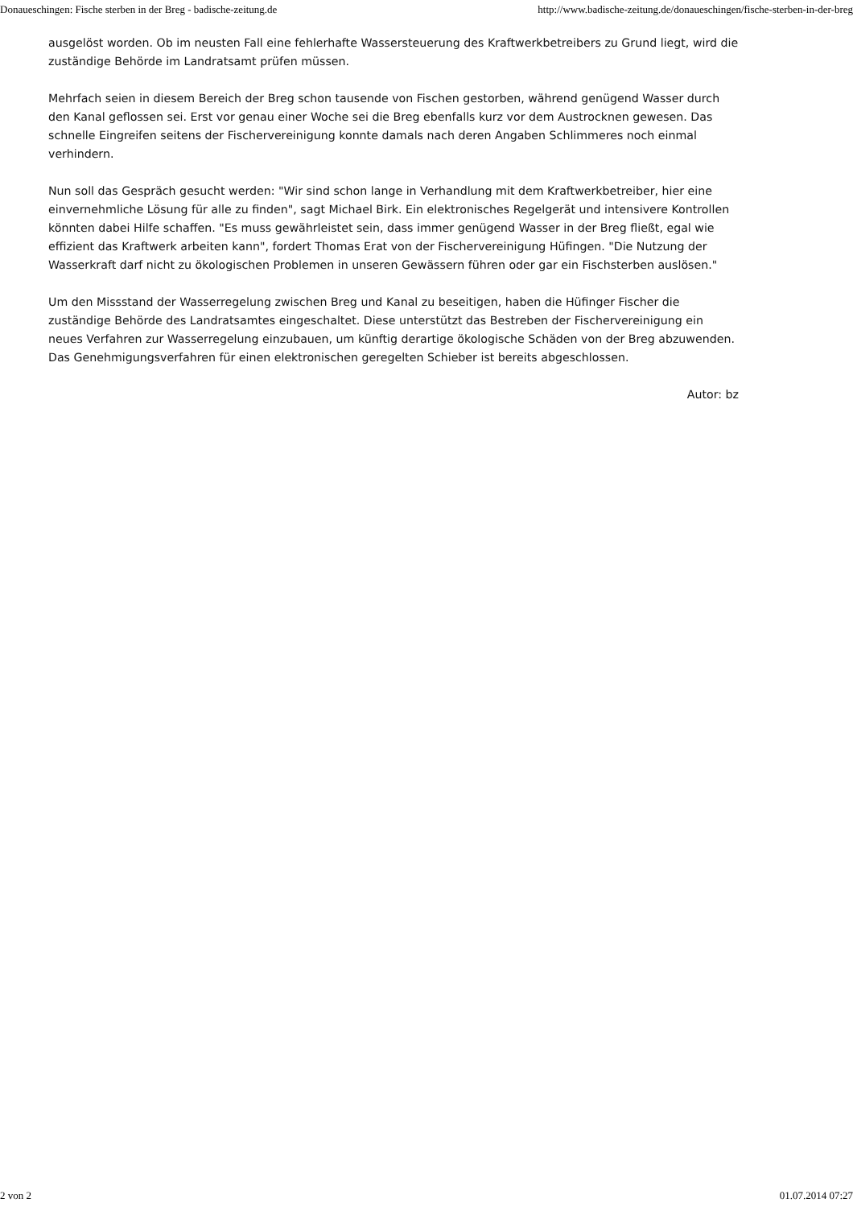Donaueschingen: Fische sterben in der Breg - badische-zeitung.de http://www.badische-zeitung.de/donaueschingen/fische-sterben-in-der-breg
ausgelöst worden. Ob im neusten Fall eine fehlerhafte Wassersteuerung des Kraftwerkbetreibers zu Grund liegt, wird die zuständige Behörde im Landratsamt prüfen müssen.
Mehrfach seien in diesem Bereich der Breg schon tausende von Fischen gestorben, während genügend Wasser durch den Kanal geflossen sei. Erst vor genau einer Woche sei die Breg ebenfalls kurz vor dem Austrocknen gewesen. Das schnelle Eingreifen seitens der Fischervereinigung konnte damals nach deren Angaben Schlimmeres noch einmal verhindern.
Nun soll das Gespräch gesucht werden: "Wir sind schon lange in Verhandlung mit dem Kraftwerkbetreiber, hier eine einvernehmliche Lösung für alle zu finden", sagt Michael Birk. Ein elektronisches Regelgerät und intensivere Kontrollen könnten dabei Hilfe schaffen. "Es muss gewährleistet sein, dass immer genügend Wasser in der Breg fließt, egal wie effizient das Kraftwerk arbeiten kann", fordert Thomas Erat von der Fischervereinigung Hüfingen. "Die Nutzung der Wasserkraft darf nicht zu ökologischen Problemen in unseren Gewässern führen oder gar ein Fischsterben auslösen."
Um den Missstand der Wasserregelung zwischen Breg und Kanal zu beseitigen, haben die Hüfinger Fischer die zuständige Behörde des Landratsamtes eingeschaltet. Diese unterstützt das Bestreben der Fischervereinigung ein neues Verfahren zur Wasserregelung einzubauen, um künftig derartige ökologische Schäden von der Breg abzuwenden. Das Genehmigungsverfahren für einen elektronischen geregelten Schieber ist bereits abgeschlossen.
Autor: bz
2 von 2 01.07.2014 07:27